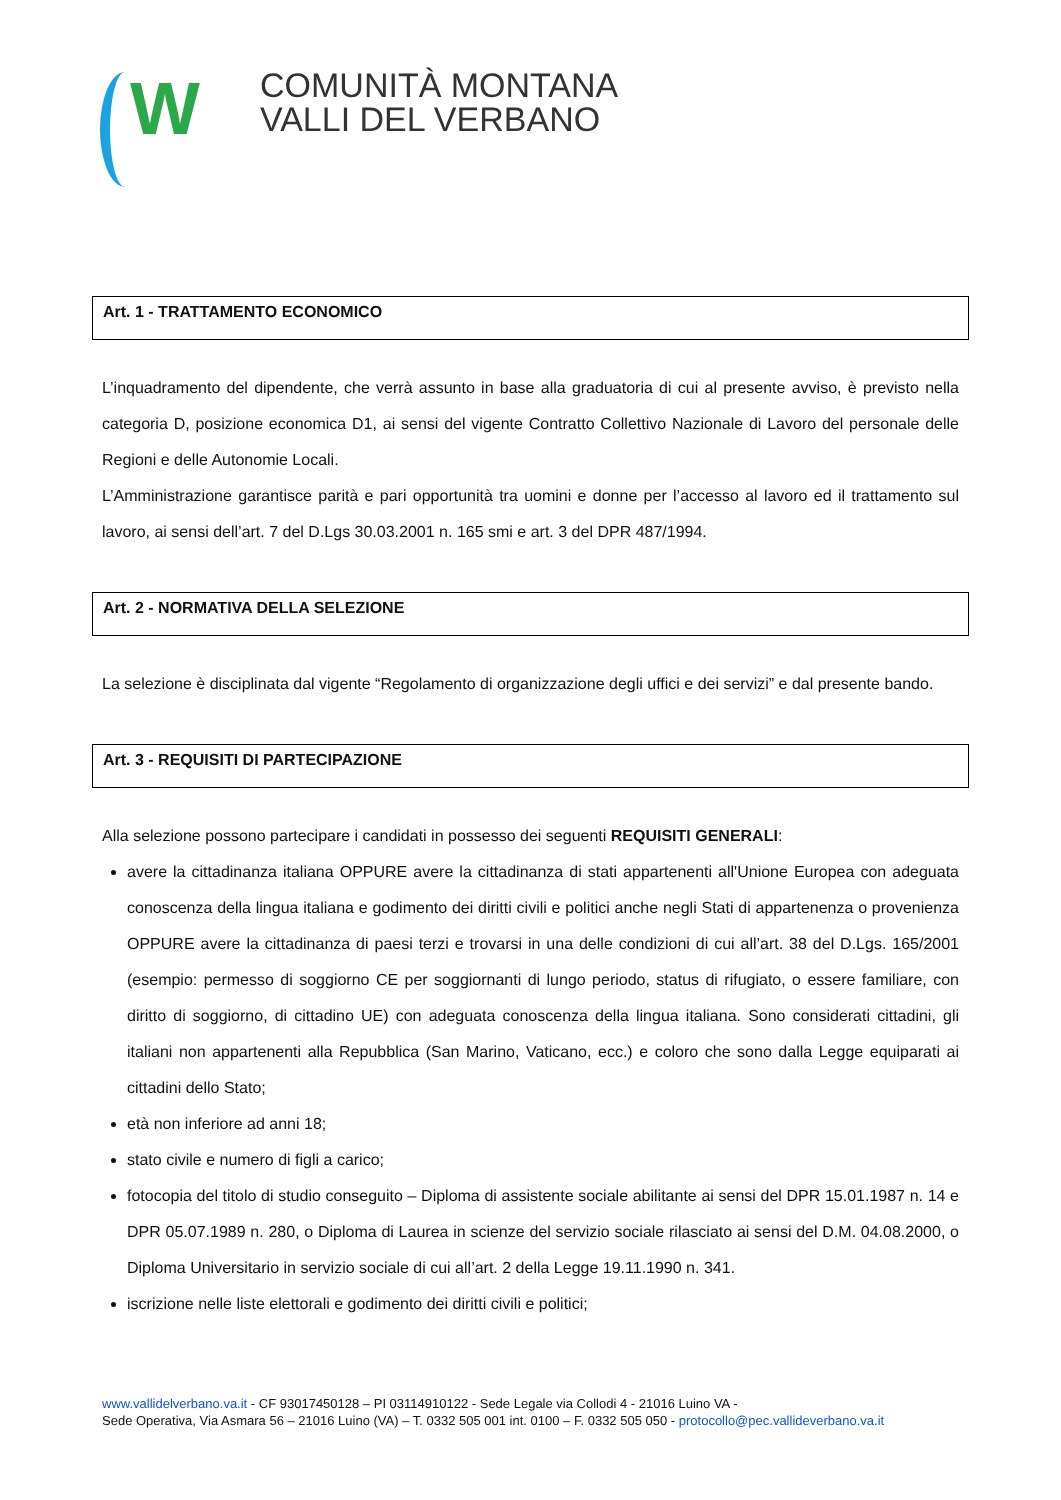W
COMUNITÀ MONTANA
VALLI DEL VERBANO
Art. 1 - TRATTAMENTO ECONOMICO
L’inquadramento del dipendente, che verrà assunto in base alla graduatoria di cui al presente avviso, è previsto nella categoria D, posizione economica D1, ai sensi del vigente Contratto Collettivo Nazionale di Lavoro del personale delle Regioni e delle Autonomie Locali.
L’Amministrazione garantisce parità e pari opportunità tra uomini e donne per l’accesso al lavoro ed il trattamento sul lavoro, ai sensi dell’art. 7 del D.Lgs 30.03.2001 n. 165 smi e art. 3 del DPR 487/1994.
Art. 2 - NORMATIVA DELLA SELEZIONE
La selezione è disciplinata dal vigente “Regolamento di organizzazione degli uffici e dei servizi” e dal presente bando.
Art. 3 - REQUISITI DI PARTECIPAZIONE
Alla selezione possono partecipare i candidati in possesso dei seguenti REQUISITI GENERALI:
avere la cittadinanza italiana OPPURE avere la cittadinanza di stati appartenenti all'Unione Europea con adeguata conoscenza della lingua italiana e godimento dei diritti civili e politici anche negli Stati di appartenenza o provenienza OPPURE avere la cittadinanza di paesi terzi e trovarsi in una delle condizioni di cui all’art. 38 del D.Lgs. 165/2001 (esempio: permesso di soggiorno CE per soggiornanti di lungo periodo, status di rifugiato, o essere familiare, con diritto di soggiorno, di cittadino UE) con adeguata conoscenza della lingua italiana. Sono considerati cittadini, gli italiani non appartenenti alla Repubblica (San Marino, Vaticano, ecc.) e coloro che sono dalla Legge equiparati ai cittadini dello Stato;
età non inferiore ad anni 18;
stato civile e numero di figli a carico;
fotocopia del titolo di studio conseguito – Diploma di assistente sociale abilitante ai sensi del DPR 15.01.1987 n. 14 e DPR 05.07.1989 n. 280, o Diploma di Laurea in scienze del servizio sociale rilasciato ai sensi del D.M. 04.08.2000, o Diploma Universitario in servizio sociale di cui all’art. 2 della Legge 19.11.1990 n. 341.
iscrizione nelle liste elettorali e godimento dei diritti civili e politici;
www.vallidelverbano.va.it - CF 93017450128 – PI 03114910122 - Sede Legale via Collodi 4 - 21016 Luino VA -
Sede Operativa, Via Asmara 56 – 21016 Luino (VA) – T. 0332 505 001 int. 0100 – F. 0332 505 050 - protocollo@pec.vallideverbano.va.it